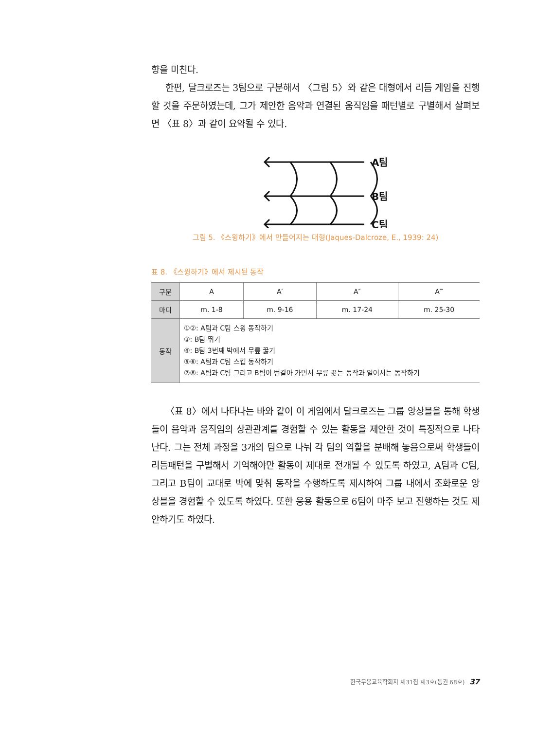향을 미친다.
한편, 달크로즈는 3팀으로 구분해서 〈그림 5〉와 같은 대형에서 리듬 게임을 진행할 것을 주문하였는데, 그가 제안한 음악과 연결된 움직임을 패턴별로 구별해서 살펴보면 〈표 8〉과 같이 요약될 수 있다.
A팀
B팀
C팀
그림 5. 《스윙하기》에서 만들어지는 대형(Jaques-Dalcroze, E., 1939: 24)
표 8. 《스윙하기》에서 제시된 동작
| 구분 | A | A′ | A″ | A‴ |
| 마디 | m. 1-8 | m. 9-16 | m. 17-24 | m. 25-30 |
| 동작 | ①②: A팀과 C팀 스윙 동작하기 ③: B팀 뛰기 ④: B팀 3번째 박에서 무릎 꿇기 ⑤⑥: A팀과 C팀 스킵 동작하기 ⑦⑧: A팀과 C팀 그리고 B팀이 번갈아 가면서 무릎 꿇는 동작과 일어서는 동작하기 | | | |
〈표 8〉에서 나타나는 바와 같이 이 게임에서 달크로즈는 그룹 앙상블을 통해 학생들이 음악과 움직임의 상관관계를 경험할 수 있는 활동을 제안한 것이 특징적으로 나타난다. 그는 전체 과정을 3개의 팀으로 나눠 각 팀의 역할을 분배해 놓음으로써 학생들이 리듬패턴을 구별해서 기억해야만 활동이 제대로 전개될 수 있도록 하였고, A팀과 C팀, 그리고 B팀이 교대로 박에 맞춰 동작을 수행하도록 제시하여 그룹 내에서 조화로운 앙상블을 경험할 수 있도록 하였다. 또한 응용 활동으로 6팀이 마주 보고 진행하는 것도 제안하기도 하였다.
한국무용교육학회지 제31집 제3호(통권 68호) 37